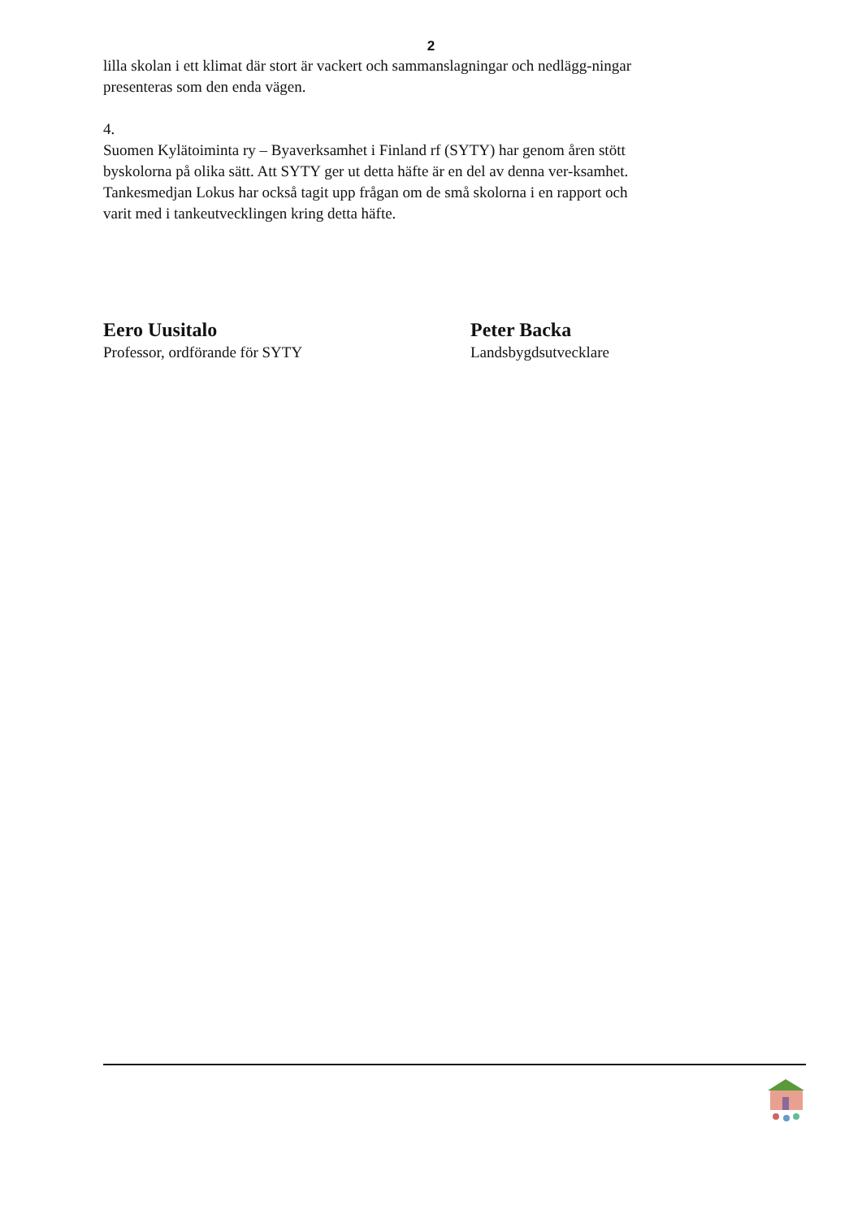2
lilla skolan i ett klimat där stort är vackert och sammanslagningar och nedlägg-ningar presenteras som den enda vägen.
4.
Suomen Kylätoiminta ry – Byaverksamhet i Finland rf (SYTY) har genom åren stött byskolorna på olika sätt. Att SYTY ger ut detta häfte är en del av denna ver-ksamhet. Tankesmedjan Lokus har också tagit upp frågan om de små skolorna i en rapport och varit med i tankeutvecklingen kring detta häfte.
Eero Uusitalo
Professor, ordförande för SYTY
Peter Backa
Landsbygdsutvecklare